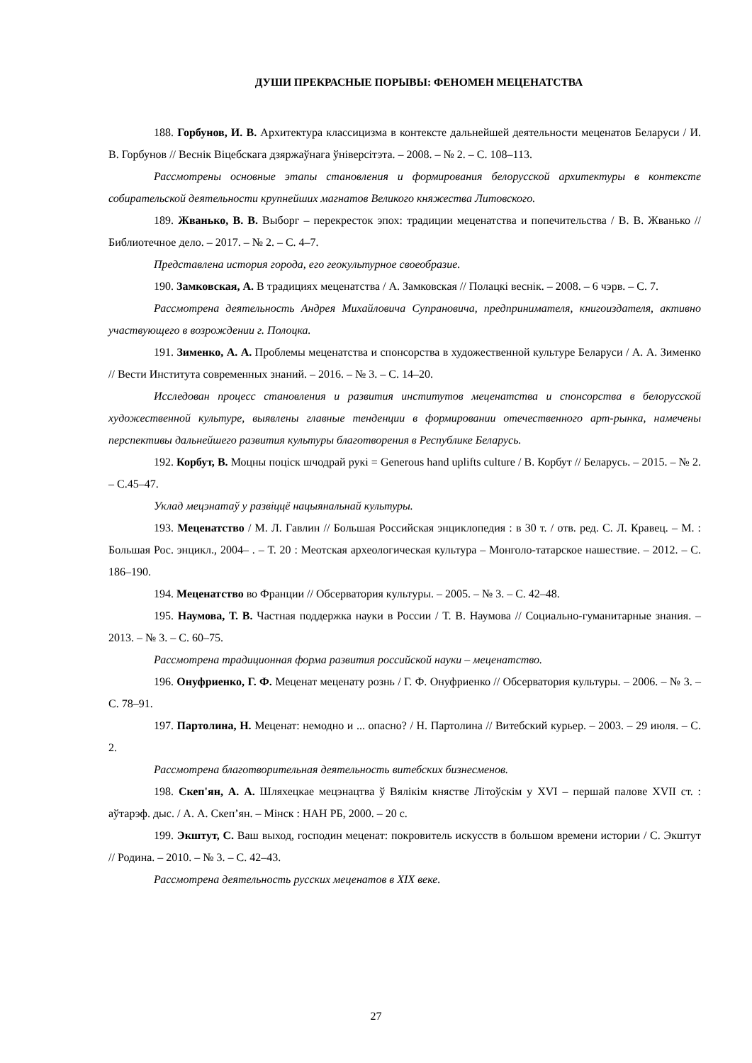ДУШИ ПРЕКРАСНЫЕ ПОРЫВЫ: ФЕНОМЕН МЕЦЕНАТСТВА
188. Горбунов, И. В. Архитектура классицизма в контексте дальнейшей деятельности меценатов Беларуси / И. В. Горбунов // Веснік Віцебскага дзяржаўнага ўніверсітэта. – 2008. – № 2. – С. 108–113.
Рассмотрены основные этапы становления и формирования белорусской архитектуры в контексте собирательской деятельности крупнейших магнатов Великого княжества Литовского.
189. Жванько, В. В. Выборг – перекресток эпох: традиции меценатства и попечительства / В. В. Жванько // Библиотечное дело. – 2017. – № 2. – С. 4–7.
Представлена история города, его геокультурное своеобразие.
190. Замковская, А. В традициях меценатства / А. Замковская // Полацкі веснік. – 2008. – 6 чэрв. – С. 7.
Рассмотрена деятельность Андрея Михайловича Супрановича, предпринимателя, книгоиздателя, активно участвующего в возрождении г. Полоцка.
191. Зименко, А. А. Проблемы меценатства и спонсорства в художественной культуре Беларуси / А. А. Зименко // Вести Института современных знаний. – 2016. – № 3. – С. 14–20.
Исследован процесс становления и развития институтов меценатства и спонсорства в белорусской художественной культуре, выявлены главные тенденции в формировании отечественного арт-рынка, намечены перспективы дальнейшего развития культуры благотворения в Республике Беларусь.
192. Корбут, В. Моцны поціск шчодрай рукі = Generous hand uplifts culture / В. Корбут // Беларусь. – 2015. – № 2. – С.45–47.
Уклад мецэнатаў у развіццё нацыянальнай культуры.
193. Меценатство / М. Л. Гавлин // Большая Российская энциклопедия : в 30 т. / отв. ред. С. Л. Кравец. – М. : Большая Рос. энцикл., 2004– . – Т. 20 : Меотская археологическая культура – Монголо-татарское нашествие. – 2012. – С. 186–190.
194. Меценатство во Франции // Обсерватория культуры. – 2005. – № 3. – С. 42–48.
195. Наумова, Т. В. Частная поддержка науки в России / Т. В. Наумова // Социально-гуманитарные знания. – 2013. – № 3. – С. 60–75.
Рассмотрена традиционная форма развития российской науки – меценатство.
196. Онуфриенко, Г. Ф. Меценат меценату рознь / Г. Ф. Онуфриенко // Обсерватория культуры. – 2006. – № 3. – С. 78–91.
197. Партолина, Н. Меценат: немодно и ... опасно? / Н. Партолина // Витебский курьер. – 2003. – 29 июля. – С. 2.
Рассмотрена благотворительная деятельность витебских бизнесменов.
198. Скеп'ян, А. А. Шляхецкае мецэнацтва ў Вялікім княстве Літоўскім у XVI – першай палове XVII ст. : аўтарэф. дыс. / А. А. Скеп’ян. – Мінск : НАН РБ, 2000. – 20 с.
199. Экштут, С. Ваш выход, господин меценат: покровитель искусств в большом времени истории / С. Экштут // Родина. – 2010. – № 3. – С. 42–43.
Рассмотрена деятельность русских меценатов в XIX веке.
27